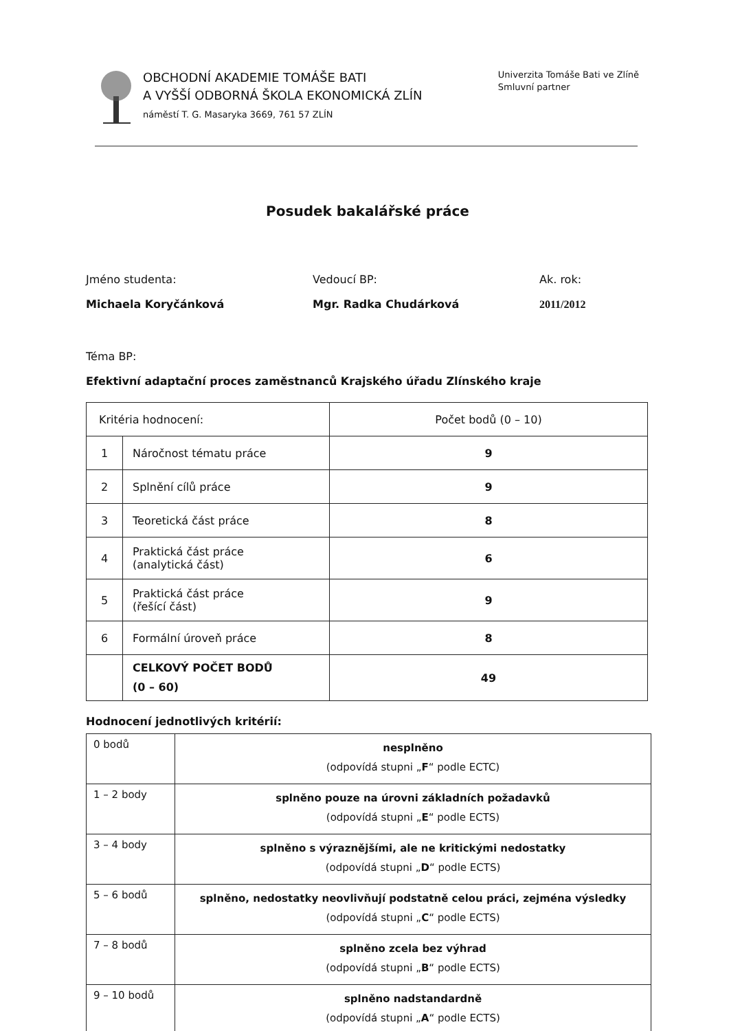OBCHODNÍ AKADEMIE TOMÁŠE BATI
A VYŠŠÍ ODBORNÁ ŠKOLA EKONOMICKÁ ZLÍN
náměstí T. G. Masaryka 3669, 761 57 ZLÍN
Univerzita Tomáše Bati ve Zlíně
Smluvní partner
Posudek bakalářské práce
Jméno studenta:
Michaela Koryčánková
Vedoucí BP:
Mgr. Radka Chudárková
Ak. rok:
2011/2012
Téma BP:
Efektivní adaptační proces zaměstnanců Krajského úřadu Zlínského kraje
| Kritéria hodnocení: | | Počet bodů (0 – 10) |
| 1 | Náročnost tématu práce | 9 |
| 2 | Splnění cílů práce | 9 |
| 3 | Teoretická část práce | 8 |
| 4 | Praktická část práce (analytická část) | 6 |
| 5 | Praktická část práce (řešící část) | 9 |
| 6 | Formální úroveň práce | 8 |
| | CELKOVÝ POČET BODŮ (0 – 60) | 49 |
Hodnocení jednotlivých kritérií:
| 0 bodů | nesplněno (odpovídá stupni „ F “ podle ECTC) |
| 1 – 2 body | splněno pouze na úrovni základních požadavků (odpovídá stupni „ E “ podle ECTS) |
| 3 – 4 body | splněno s výraznějšími, ale ne kritickými nedostatky (odpovídá stupni „ D “ podle ECTS) |
| 5 – 6 bodů | splněno, nedostatky neovlivňují podstatně celou práci, zejména výsledky (odpovídá stupni „ C “ podle ECTS) |
| 7 – 8 bodů | splněno zcela bez výhrad (odpovídá stupni „ B “ podle ECTS) |
| 9 – 10 bodů | splněno nadstandardně (odpovídá stupni „ A “ podle ECTS) |